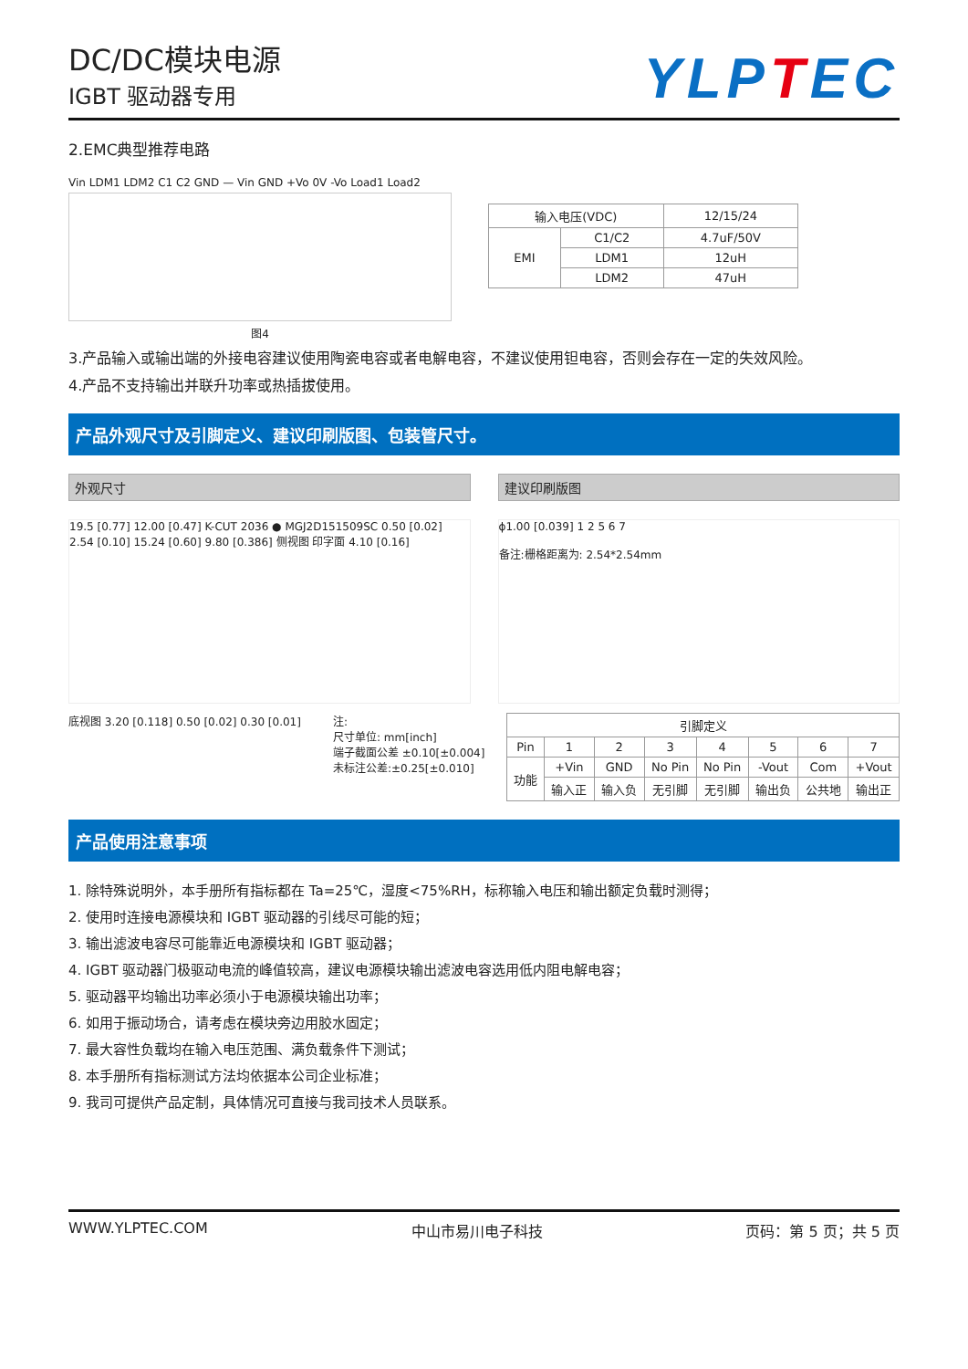DC/DC模块电源
IGBT 驱动器专用
YLPTEC
2.EMC典型推荐电路
Vin LDM1 LDM2 C1 C2 GND — Vin GND +Vo 0V -Vo Load1 Load2
图4
| 输入电压(VDC) | | 12/15/24 |
| EMI | C1/C2 | 4.7uF/50V |
| | LDM1 | 12uH |
| | LDM2 | 47uH |
3.产品输入或输出端的外接电容建议使用陶瓷电容或者电解电容，不建议使用钽电容，否则会存在一定的失效风险。
4.产品不支持输出并联升功率或热插拔使用。
产品外观尺寸及引脚定义、建议印刷版图、包装管尺寸。
外观尺寸 建议印刷版图
19.5 [0.77] 12.00 [0.47] K-CUT 2036 ● MGJ2D151509SC 0.50 [0.02] 2.54 [0.10] 15.24 [0.60] 9.80 [0.386] 侧视图 印字面 4.10 [0.16]
ϕ1.00 [0.039] 1 2 5 6 7
备注:栅格距离为: 2.54*2.54mm
底视图 3.20 [0.118] 0.50 [0.02] 0.30 [0.01]
注:
尺寸单位: mm[inch]
端子截面公差 ±0.10[±0.004]
未标注公差:±0.25[±0.010]
| 引脚定义 | | | | | | | |
| --- | --- | --- | --- | --- | --- | --- | --- |
| Pin | 1 | 2 | 3 | 4 | 5 | 6 | 7 |
| 功能 | +Vin | GND | No Pin | No Pin | -Vout | Com | +Vout |
| | 输入正 | 输入负 | 无引脚 | 无引脚 | 输出负 | 公共地 | 输出正 |
产品使用注意事项
1. 除特殊说明外，本手册所有指标都在 Ta=25℃，湿度<75%RH，标称输入电压和输出额定负载时测得；
2. 使用时连接电源模块和 IGBT 驱动器的引线尽可能的短；
3. 输出滤波电容尽可能靠近电源模块和 IGBT 驱动器；
4. IGBT 驱动器门极驱动电流的峰值较高，建议电源模块输出滤波电容选用低内阻电解电容；
5. 驱动器平均输出功率必须小于电源模块输出功率；
6. 如用于振动场合，请考虑在模块旁边用胶水固定；
7. 最大容性负载均在输入电压范围、满负载条件下测试；
8. 本手册所有指标测试方法均依据本公司企业标准；
9. 我司可提供产品定制，具体情况可直接与我司技术人员联系。
WWW.YLPTEC.COM 中山市易川电子科技 页码：第 5 页；共 5 页